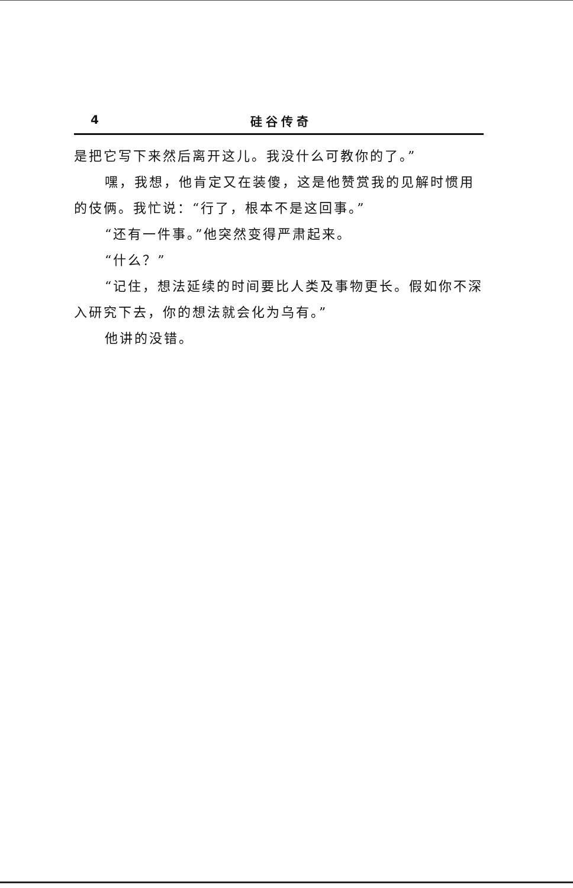4 硅谷传奇
是把它写下来然后离开这儿。我没什么可教你的了。”
嘿，我想，他肯定又在装傻，这是他赞赏我的见解时惯用的伎俩。我忙说：“行了，根本不是这回事。”
“还有一件事。”他突然变得严肃起来。
“什么？”
“记住，想法延续的时间要比人类及事物更长。假如你不深入研究下去，你的想法就会化为乌有。”
他讲的没错。